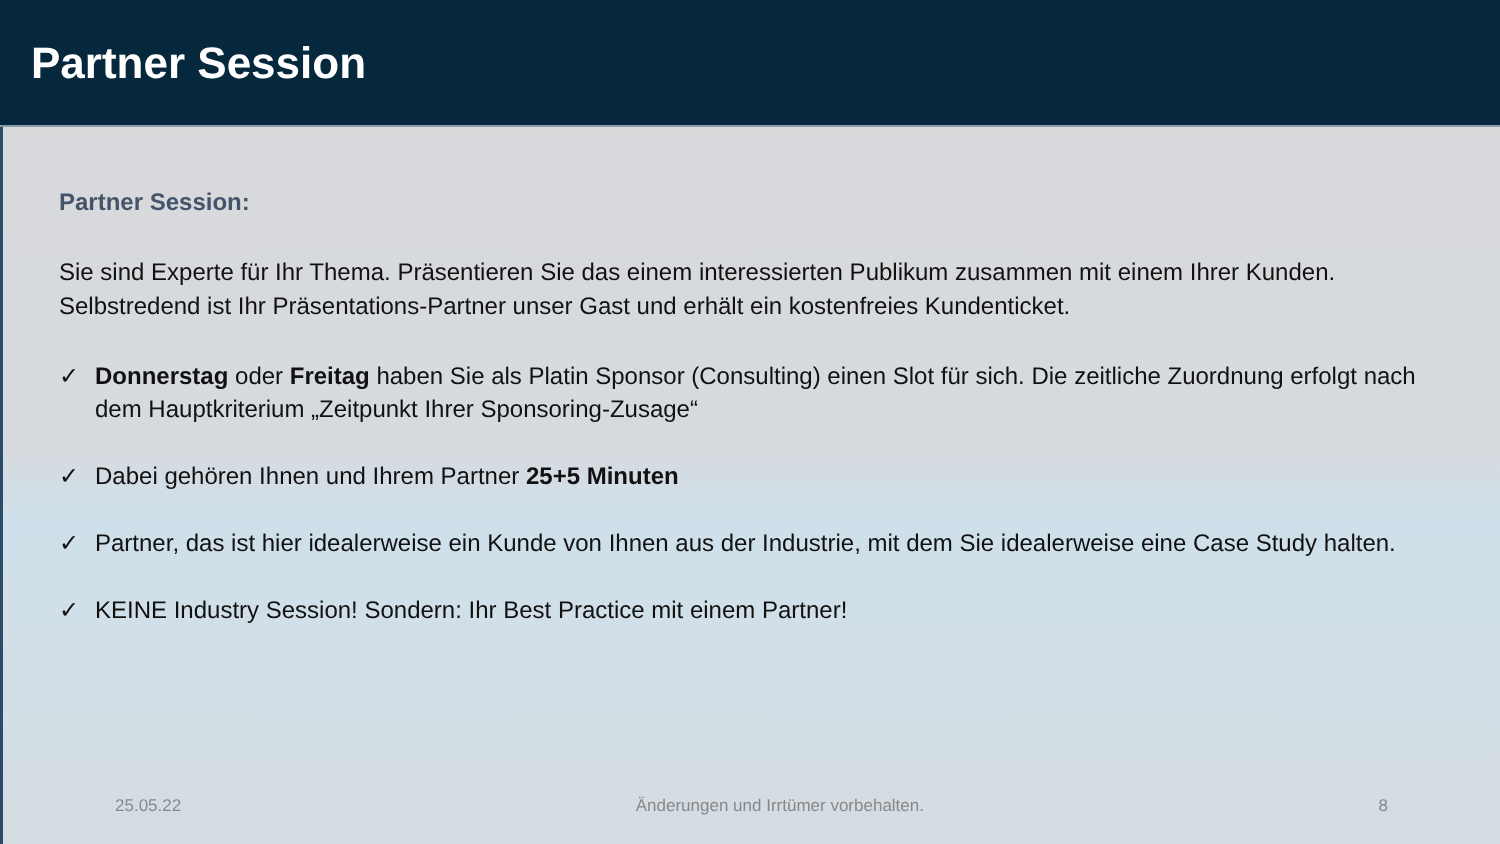Partner Session
Partner Session:
Sie sind Experte für Ihr Thema. Präsentieren Sie das einem interessierten Publikum zusammen mit einem Ihrer Kunden. Selbstredend ist Ihr Präsentations-Partner unser Gast und erhält ein kostenfreies Kundenticket.
✓ Donnerstag oder Freitag haben Sie als Platin Sponsor (Consulting) einen Slot für sich. Die zeitliche Zuordnung erfolgt nach dem Hauptkriterium „Zeitpunkt Ihrer Sponsoring-Zusage“
✓ Dabei gehören Ihnen und Ihrem Partner 25+5 Minuten
✓ Partner, das ist hier idealerweise ein Kunde von Ihnen aus der Industrie, mit dem Sie idealerweise eine Case Study halten.
✓ KEINE Industry Session! Sondern: Ihr Best Practice mit einem Partner!
25.05.22 Änderungen und Irrtümer vorbehalten. 8